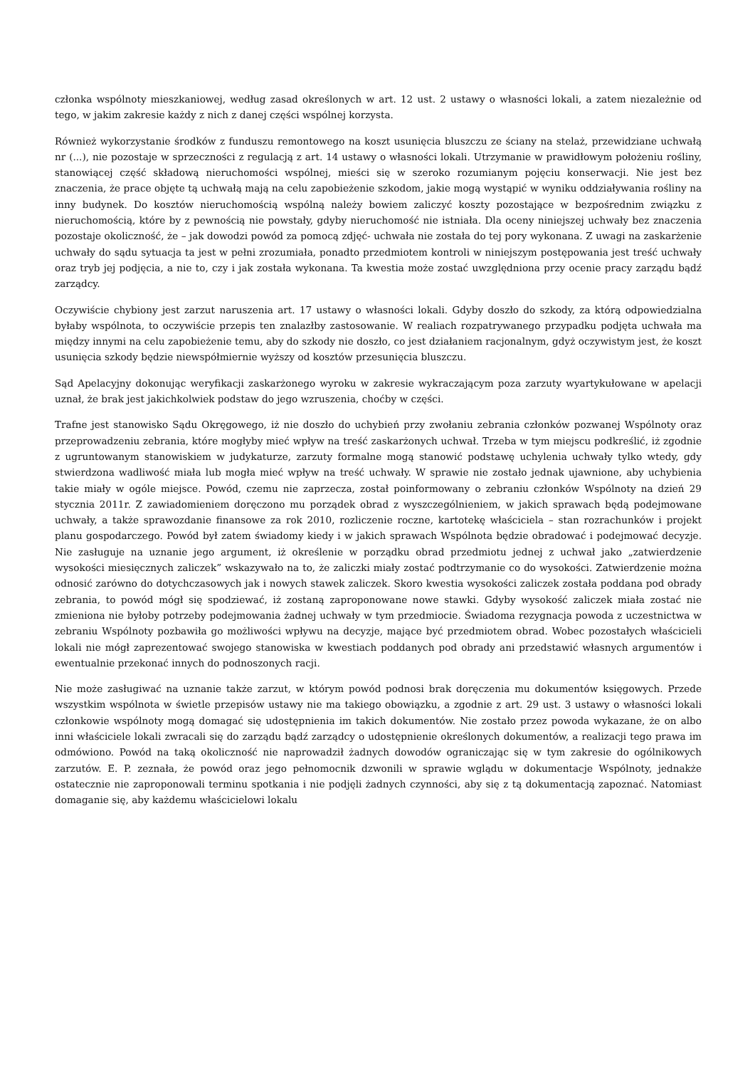członka wspólnoty mieszkaniowej, według zasad określonych w art. 12 ust. 2 ustawy o własności lokali, a zatem niezależnie od tego, w jakim zakresie każdy z nich z danej części wspólnej korzysta.
Również wykorzystanie środków z funduszu remontowego na koszt usunięcia bluszczu ze ściany na stelaż, przewidziane uchwałą nr (...), nie pozostaje w sprzeczności z regulacją z art. 14 ustawy o własności lokali. Utrzymanie w prawidłowym położeniu rośliny, stanowiącej część składową nieruchomości wspólnej, mieści się w szeroko rozumianym pojęciu konserwacji. Nie jest bez znaczenia, że prace objęte tą uchwałą mają na celu zapobieżenie szkodom, jakie mogą wystąpić w wyniku oddziaływania rośliny na inny budynek. Do kosztów nieruchomością wspólną należy bowiem zaliczyć koszty pozostające w bezpośrednim związku z nieruchomością, które by z pewnością nie powstały, gdyby nieruchomość nie istniała. Dla oceny niniejszej uchwały bez znaczenia pozostaje okoliczność, że – jak dowodzi powód za pomocą zdjęć- uchwała nie została do tej pory wykonana. Z uwagi na zaskarżenie uchwały do sądu sytuacja ta jest w pełni zrozumiała, ponadto przedmiotem kontroli w niniejszym postępowania jest treść uchwały oraz tryb jej podjęcia, a nie to, czy i jak została wykonana. Ta kwestia może zostać uwzględniona przy ocenie pracy zarządu bądź zarządcy.
Oczywiście chybiony jest zarzut naruszenia art. 17 ustawy o własności lokali. Gdyby doszło do szkody, za którą odpowiedzialna byłaby wspólnota, to oczywiście przepis ten znalazłby zastosowanie. W realiach rozpatrywanego przypadku podjęta uchwała ma między innymi na celu zapobieżenie temu, aby do szkody nie doszło, co jest działaniem racjonalnym, gdyż oczywistym jest, że koszt usunięcia szkody będzie niewspółmiernie wyższy od kosztów przesunięcia bluszczu.
Sąd Apelacyjny dokonując weryfikacji zaskarżonego wyroku w zakresie wykraczającym poza zarzuty wyartykułowane w apelacji uznał, że brak jest jakichkolwiek podstaw do jego wzruszenia, choćby w części.
Trafne jest stanowisko Sądu Okręgowego, iż nie doszło do uchybień przy zwołaniu zebrania członków pozwanej Wspólnoty oraz przeprowadzeniu zebrania, które mogłyby mieć wpływ na treść zaskarżonych uchwał. Trzeba w tym miejscu podkreślić, iż zgodnie z ugruntowanym stanowiskiem w judykaturze, zarzuty formalne mogą stanowić podstawę uchylenia uchwały tylko wtedy, gdy stwierdzona wadliwość miała lub mogła mieć wpływ na treść uchwały. W sprawie nie zostało jednak ujawnione, aby uchybienia takie miały w ogóle miejsce. Powód, czemu nie zaprzecza, został poinformowany o zebraniu członków Wspólnoty na dzień 29 stycznia 2011r. Z zawiadomieniem doręczono mu porządek obrad z wyszczególnieniem, w jakich sprawach będą podejmowane uchwały, a także sprawozdanie finansowe za rok 2010, rozliczenie roczne, kartotekę właściciela – stan rozrachunków i projekt planu gospodarczego. Powód był zatem świadomy kiedy i w jakich sprawach Wspólnota będzie obradować i podejmować decyzje. Nie zasługuje na uznanie jego argument, iż określenie w porządku obrad przedmiotu jednej z uchwał jako „zatwierdzenie wysokości miesięcznych zaliczek” wskazywało na to, że zaliczki miały zostać podtrzymanie co do wysokości. Zatwierdzenie można odnosić zarówno do dotychczasowych jak i nowych stawek zaliczek. Skoro kwestia wysokości zaliczek została poddana pod obrady zebrania, to powód mógł się spodziewać, iż zostaną zaproponowane nowe stawki. Gdyby wysokość zaliczek miała zostać nie zmieniona nie byłoby potrzeby podejmowania żadnej uchwały w tym przedmiocie. Świadoma rezygnacja powoda z uczestnictwa w zebraniu Wspólnoty pozbawiła go możliwości wpływu na decyzje, mające być przedmiotem obrad. Wobec pozostałych właścicieli lokali nie mógł zaprezentować swojego stanowiska w kwestiach poddanych pod obrady ani przedstawić własnych argumentów i ewentualnie przekonać innych do podnoszonych racji.
Nie może zasługiwać na uznanie także zarzut, w którym powód podnosi brak doręczenia mu dokumentów księgowych. Przede wszystkim wspólnota w świetle przepisów ustawy nie ma takiego obowiązku, a zgodnie z art. 29 ust. 3 ustawy o własności lokali członkowie wspólnoty mogą domagać się udostępnienia im takich dokumentów. Nie zostało przez powoda wykazane, że on albo inni właściciele lokali zwracali się do zarządu bądź zarządcy o udostępnienie określonych dokumentów, a realizacji tego prawa im odmówiono. Powód na taką okoliczność nie naprowadził żadnych dowodów ograniczając się w tym zakresie do ogólnikowych zarzutów. E. P. zeznała, że powód oraz jego pełnomocnik dzwonili w sprawie wglądu w dokumentacje Wspólnoty, jednakże ostatecznie nie zaproponowali terminu spotkania i nie podjęli żadnych czynności, aby się z tą dokumentacją zapoznać. Natomiast domaganie się, aby każdemu właścicielowi lokalu